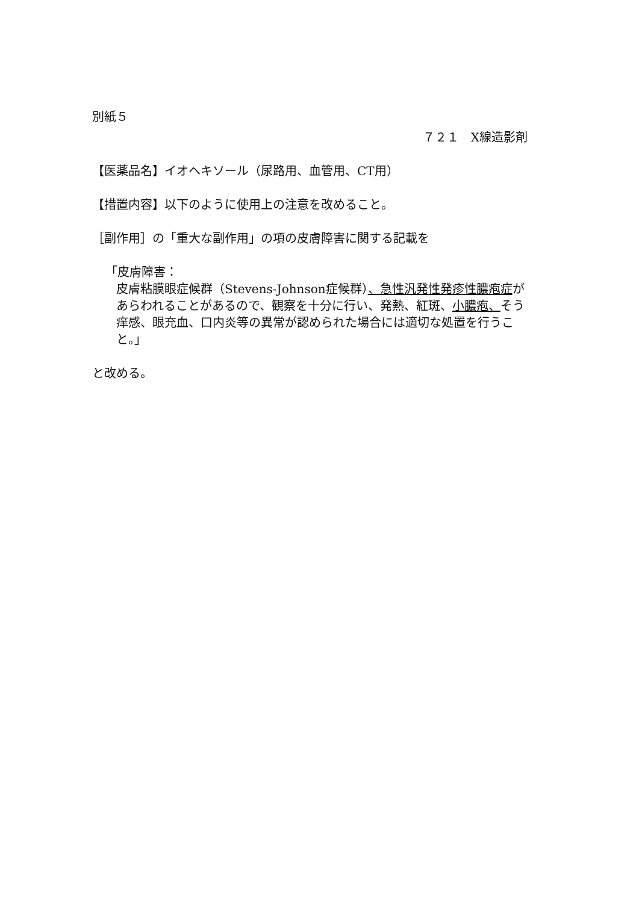別紙５
７２１　X線造影剤
【医薬品名】イオヘキソール（尿路用、血管用、CT用）
【措置内容】以下のように使用上の注意を改めること。
［副作用］の「重大な副作用」の項の皮膚障害に関する記載を
「皮膚障害：
皮膚粘膜眼症候群（Stevens-Johnson症候群）、急性汎発性発疹性膿疱症があらわれることがあるので、観察を十分に行い、発熱、紅斑、小膿疱、そう痒感、眼充血、口内炎等の異常が認められた場合には適切な処置を行うこと。」
と改める。